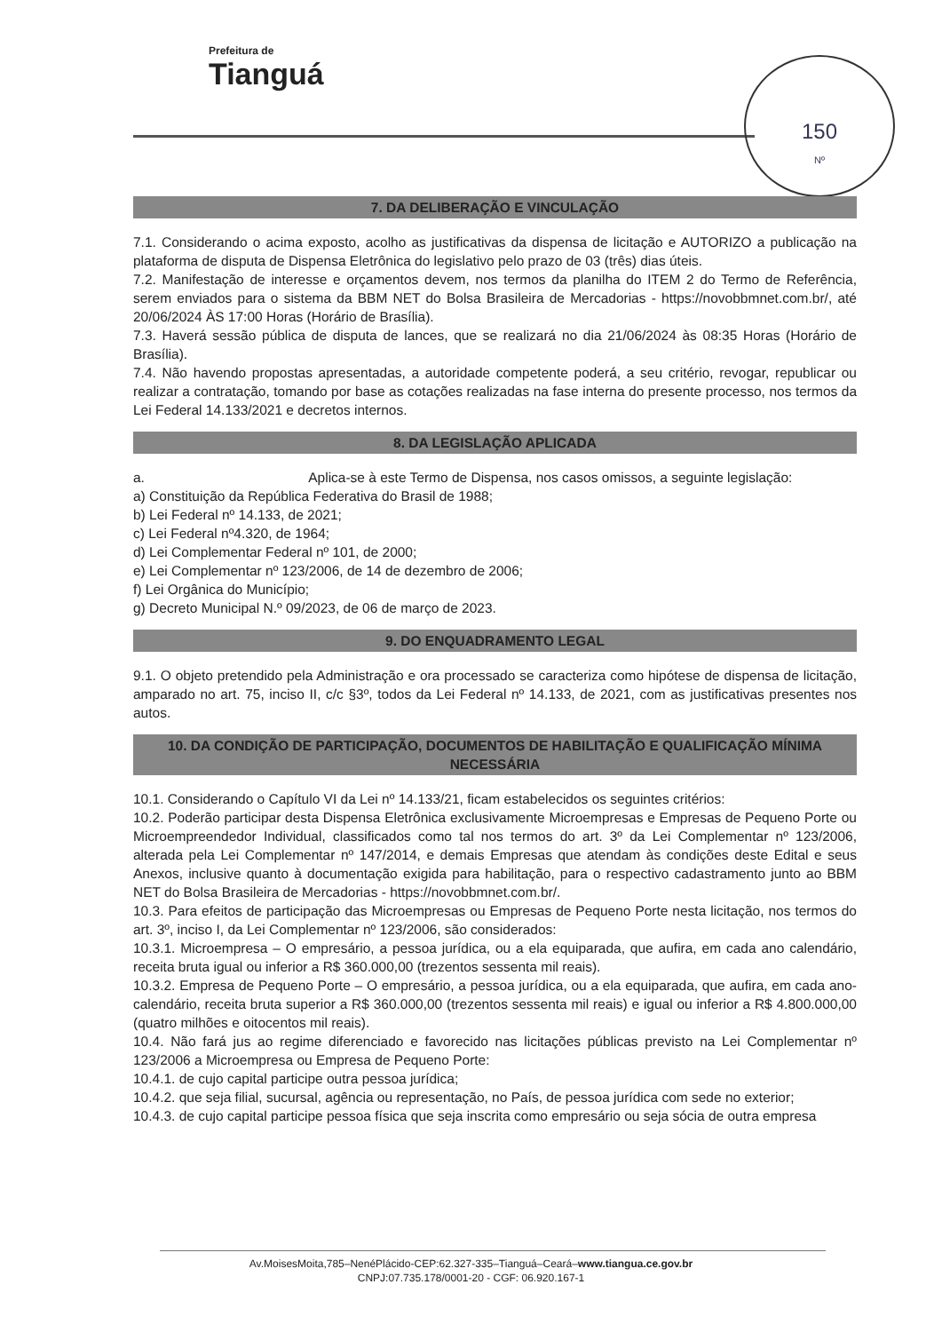Prefeitura de
Tianguá
150
Nº
7. DA DELIBERAÇÃO E VINCULAÇÃO
7.1. Considerando o acima exposto, acolho as justificativas da dispensa de licitação e AUTORIZO a publicação na plataforma de disputa de Dispensa Eletrônica do legislativo pelo prazo de 03 (três) dias úteis.
7.2. Manifestação de interesse e orçamentos devem, nos termos da planilha do ITEM 2 do Termo de Referência, serem enviados para o sistema da BBM NET do Bolsa Brasileira de Mercadorias - https://novobbmnet.com.br/, até 20/06/2024 ÀS 17:00 Horas (Horário de Brasília).
7.3. Haverá sessão pública de disputa de lances, que se realizará no dia 21/06/2024 às 08:35 Horas (Horário de Brasília).
7.4. Não havendo propostas apresentadas, a autoridade competente poderá, a seu critério, revogar, republicar ou realizar a contratação, tomando por base as cotações realizadas na fase interna do presente processo, nos termos da Lei Federal 14.133/2021 e decretos internos.
8. DA LEGISLAÇÃO APLICADA
a. Aplica-se à este Termo de Dispensa, nos casos omissos, a seguinte legislação:
a) Constituição da República Federativa do Brasil de 1988;
b) Lei Federal nº 14.133, de 2021;
c) Lei Federal nº4.320, de 1964;
d) Lei Complementar Federal nº 101, de 2000;
e) Lei Complementar nº 123/2006, de 14 de dezembro de 2006;
f) Lei Orgânica do Município;
g) Decreto Municipal N.º 09/2023, de 06 de março de 2023.
9. DO ENQUADRAMENTO LEGAL
9.1. O objeto pretendido pela Administração e ora processado se caracteriza como hipótese de dispensa de licitação, amparado no art. 75, inciso II, c/c §3º, todos da Lei Federal nº 14.133, de 2021, com as justificativas presentes nos autos.
10. DA CONDIÇÃO DE PARTICIPAÇÃO, DOCUMENTOS DE HABILITAÇÃO E QUALIFICAÇÃO MÍNIMA NECESSÁRIA
10.1. Considerando o Capítulo VI da Lei nº 14.133/21, ficam estabelecidos os seguintes critérios:
10.2. Poderão participar desta Dispensa Eletrônica exclusivamente Microempresas e Empresas de Pequeno Porte ou Microempreendedor Individual, classificados como tal nos termos do art. 3º da Lei Complementar nº 123/2006, alterada pela Lei Complementar nº 147/2014, e demais Empresas que atendam às condições deste Edital e seus Anexos, inclusive quanto à documentação exigida para habilitação, para o respectivo cadastramento junto ao BBM NET do Bolsa Brasileira de Mercadorias - https://novobbmnet.com.br/.
10.3. Para efeitos de participação das Microempresas ou Empresas de Pequeno Porte nesta licitação, nos termos do art. 3º, inciso I, da Lei Complementar nº 123/2006, são considerados:
10.3.1. Microempresa – O empresário, a pessoa jurídica, ou a ela equiparada, que aufira, em cada ano calendário, receita bruta igual ou inferior a R$ 360.000,00 (trezentos sessenta mil reais).
10.3.2. Empresa de Pequeno Porte – O empresário, a pessoa jurídica, ou a ela equiparada, que aufira, em cada ano-calendário, receita bruta superior a R$ 360.000,00 (trezentos sessenta mil reais) e igual ou inferior a R$ 4.800.000,00 (quatro milhões e oitocentos mil reais).
10.4. Não fará jus ao regime diferenciado e favorecido nas licitações públicas previsto na Lei Complementar nº 123/2006 a Microempresa ou Empresa de Pequeno Porte:
10.4.1. de cujo capital participe outra pessoa jurídica;
10.4.2. que seja filial, sucursal, agência ou representação, no País, de pessoa jurídica com sede no exterior;
10.4.3. de cujo capital participe pessoa física que seja inscrita como empresário ou seja sócia de outra empresa
Av.MoisesMoita,785–NenéPlácido-CEP:62.327-335–Tianguá–Ceará–www.tiangua.ce.gov.br
CNPJ:07.735.178/0001-20 - CGF: 06.920.167-1